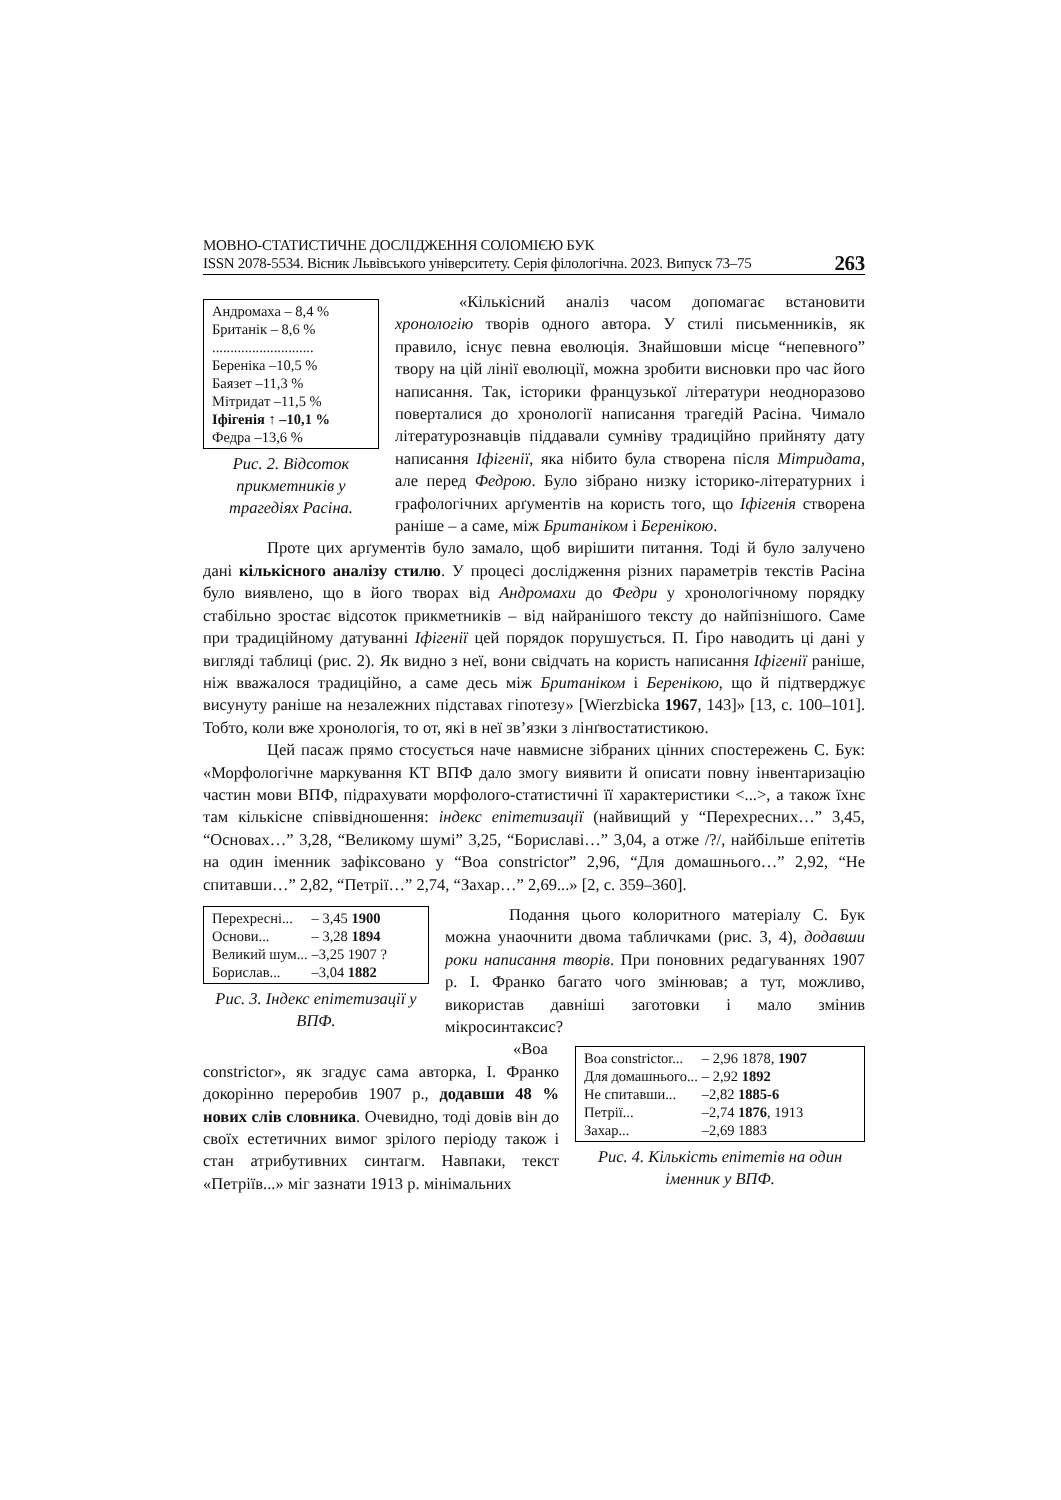МОВНО-СТАТИСТИЧНЕ ДОСЛІДЖЕННЯ СОЛОМІЄЮ БУК
ISSN 2078-5534. Вісник Львівського університету. Серія філологічна. 2023. Випуск 73–75
263
Андромаха – 8,4 %
Британік – 8,6 %
............................
Береніка –10,5 %
Баязет –11,3 %
Мітридат –11,5 %
Іфігенія ↑ –10,1 %
Федра –13,6 %
Рис. 2. Відсоток прикметників у трагедіях Расіна.
«Кількісний аналіз часом допомагає встановити хронологію творів одного автора. У стилі письменників, як правило, існує певна еволюція. Знайшовши місце “непевного” твору на цій лінії еволюції, можна зробити висновки про час його написання. Так, історики французької літератури неодноразово поверталися до хронології написання трагедій Расіна. Чимало літературознавців піддавали сумніву традиційно прийняту дату написання Іфігенії, яка нібито була створена після Мітридата, але перед Федрою. Було зібрано низку історико-літературних і графологічних арґументів на користь того, що Іфігенія створена раніше – а саме, між Британіком і Беренікою.
Проте цих арґументів було замало, щоб вирішити питання. Тоді й було залучено дані кількісного аналізу стилю. У процесі дослідження різних параметрів текстів Расіна було виявлено, що в його творах від Андромахи до Федри у хронологічному порядку стабільно зростає відсоток прикметників – від найранішого тексту до найпізнішого. Саме при традиційному датуванні Іфігенії цей порядок порушується. П. Ґіро наводить ці дані у вигляді таблиці (рис. 2). Як видно з неї, вони свідчать на користь написання Іфігенії раніше, ніж вважалося традиційно, а саме десь між Британіком і Беренікою, що й підтверджує висунуту раніше на незалежних підставах гіпотезу» [Wierzbicka 1967, 143]» [13, с. 100–101]. Тобто, коли вже хронологія, то от, які в неї зв’язки з лінґвостатистикою.
Цей пасаж прямо стосується наче навмисне зібраних цінних спостережень С. Бук: «Морфологічне маркування КТ ВПФ дало змогу виявити й описати повну інвентаризацію частин мови ВПФ, підрахувати морфолого-статистичні її характеристики <...>, а також їхнє там кількісне співвідношення: індекс епітетизації (найвищий у “Перехресних…” 3,45, “Основах…” 3,28, “Великому шумі” 3,25, “Бориславі…” 3,04, а отже /?/, найбільше епітетів на один іменник зафіксовано у “Boa constrictor” 2,96, “Для домашнього…” 2,92, “Не спитавши…” 2,82, “Петрії…” 2,74, “Захар…” 2,69...» [2, с. 359–360].
| Перехресні... | – 3,45 1900 |
| Основи... | – 3,28 1894 |
| Великий шум... | –3,25 1907 ? |
| Борислав... | –3,04 1882 |
Рис. 3. Індекс епітетизації у ВПФ.
Подання цього колоритного матеріалу С. Бук можна унаочнити двома табличками (рис. 3, 4), додавши роки написання творів. При поновних редагуваннях 1907 р. І. Франко багато чого змінював; а тут, можливо, використав давніші заготовки і мало змінив мікросинтаксис?
| Boa constrictor... | – 2,96 1878, 1907 |
| Для домашнього... | – 2,92 1892 |
| Не спитавши... | –2,82 1885-6 |
| Петрії... | –2,74 1876 , 1913 |
| Захар... | –2,69 1883 |
Рис. 4. Кількість епітетів на один іменник у ВПФ.
«Boa constrictor», як згадує сама авторка, І. Франко докорінно переробив 1907 р., додавши 48 % нових слів словника. Очевидно, тоді довів він до своїх естетичних вимог зрілого періоду також і стан атрибутивних синтагм. Навпаки, текст «Петріїв...» міг зазнати 1913 р. мінімальних